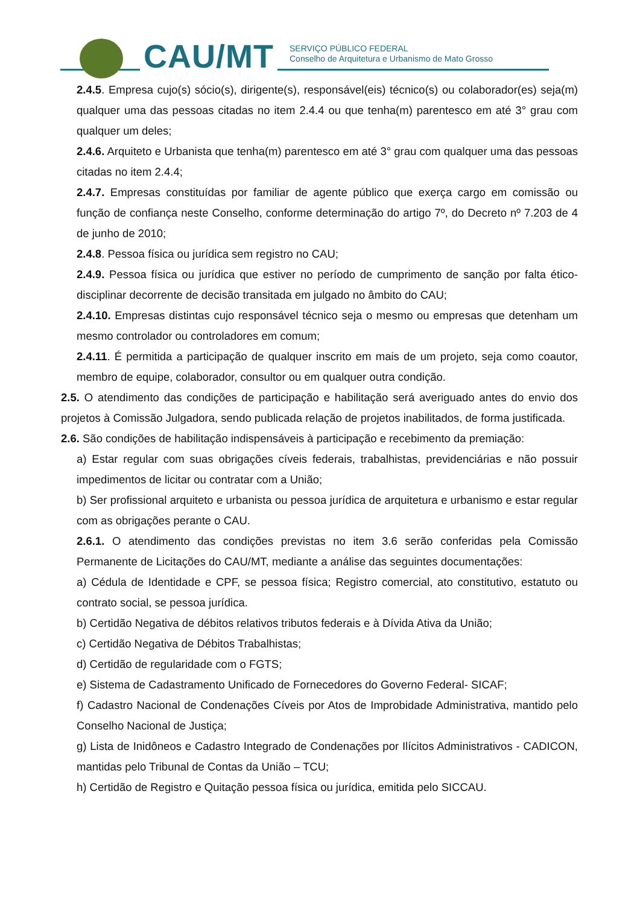CAU/MT
SERVIÇO PÚBLICO FEDERAL
Conselho de Arquitetura e Urbanismo de Mato Grosso
2.4.5. Empresa cujo(s) sócio(s), dirigente(s), responsável(eis) técnico(s) ou colaborador(es) seja(m) qualquer uma das pessoas citadas no item 2.4.4 ou que tenha(m) parentesco em até 3° grau com qualquer um deles;
2.4.6. Arquiteto e Urbanista que tenha(m) parentesco em até 3° grau com qualquer uma das pessoas citadas no item 2.4.4;
2.4.7. Empresas constituídas por familiar de agente público que exerça cargo em comissão ou função de confiança neste Conselho, conforme determinação do artigo 7º, do Decreto nº 7.203 de 4 de junho de 2010;
2.4.8. Pessoa física ou jurídica sem registro no CAU;
2.4.9. Pessoa física ou jurídica que estiver no período de cumprimento de sanção por falta ético-disciplinar decorrente de decisão transitada em julgado no âmbito do CAU;
2.4.10. Empresas distintas cujo responsável técnico seja o mesmo ou empresas que detenham um mesmo controlador ou controladores em comum;
2.4.11. É permitida a participação de qualquer inscrito em mais de um projeto, seja como coautor, membro de equipe, colaborador, consultor ou em qualquer outra condição.
2.5. O atendimento das condições de participação e habilitação será averiguado antes do envio dos projetos à Comissão Julgadora, sendo publicada relação de projetos inabilitados, de forma justificada.
2.6. São condições de habilitação indispensáveis à participação e recebimento da premiação:
a) Estar regular com suas obrigações cíveis federais, trabalhistas, previdenciárias e não possuir impedimentos de licitar ou contratar com a União;
b) Ser profissional arquiteto e urbanista ou pessoa jurídica de arquitetura e urbanismo e estar regular com as obrigações perante o CAU.
2.6.1. O atendimento das condições previstas no item 3.6 serão conferidas pela Comissão Permanente de Licitações do CAU/MT, mediante a análise das seguintes documentações:
a) Cédula de Identidade e CPF, se pessoa física; Registro comercial, ato constitutivo, estatuto ou contrato social, se pessoa jurídica.
b) Certidão Negativa de débitos relativos tributos federais e à Dívida Ativa da União;
c) Certidão Negativa de Débitos Trabalhistas;
d) Certidão de regularidade com o FGTS;
e) Sistema de Cadastramento Unificado de Fornecedores do Governo Federal- SICAF;
f) Cadastro Nacional de Condenações Cíveis por Atos de Improbidade Administrativa, mantido pelo Conselho Nacional de Justiça;
g) Lista de Inidôneos e Cadastro Integrado de Condenações por Ilícitos Administrativos - CADICON, mantidas pelo Tribunal de Contas da União – TCU;
h) Certidão de Registro e Quitação pessoa física ou jurídica, emitida pelo SICCAU.